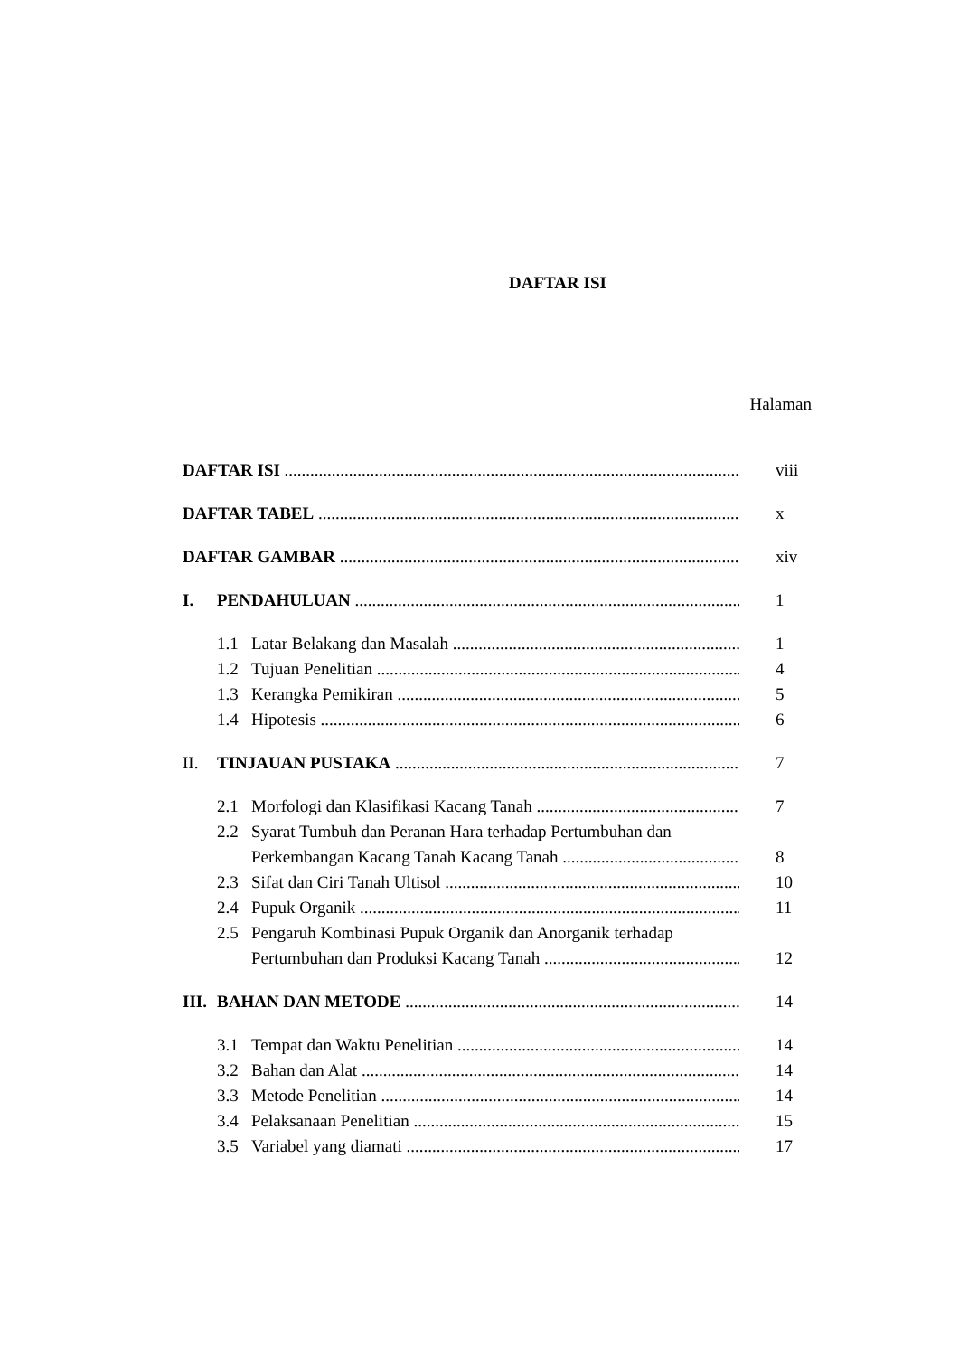DAFTAR ISI
Halaman
DAFTAR ISI
viii
DAFTAR TABEL
x
DAFTAR GAMBAR
xiv
I. PENDAHULUAN
1
1.1 Latar Belakang dan Masalah
1
1.2 Tujuan Penelitian
4
1.3 Kerangka Pemikiran
5
1.4 Hipotesis
6
II. TINJAUAN PUSTAKA
7
2.1 Morfologi dan Klasifikasi Kacang Tanah
7
2.2 Syarat Tumbuh dan Peranan Hara terhadap Pertumbuhan dan
Perkembangan Kacang Tanah Kacang Tanah
8
2.3 Sifat dan Ciri Tanah Ultisol
10
2.4 Pupuk Organik
11
2.5 Pengaruh Kombinasi Pupuk Organik dan Anorganik terhadap
Pertumbuhan dan Produksi Kacang Tanah
12
III. BAHAN DAN METODE
14
3.1 Tempat dan Waktu Penelitian
14
3.2 Bahan dan Alat
14
3.3 Metode Penelitian
14
3.4 Pelaksanaan Penelitian
15
3.5 Variabel yang diamati
17